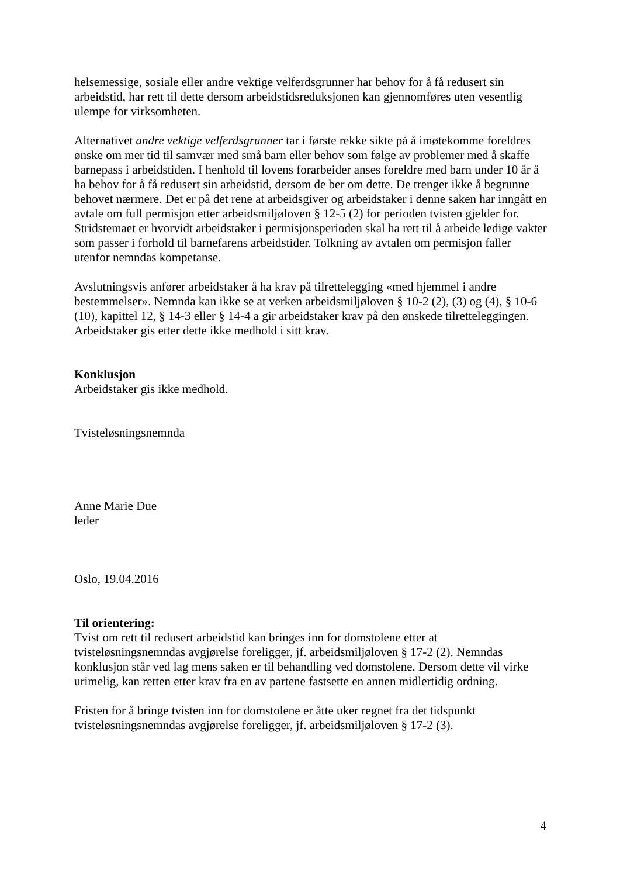helsemessige, sosiale eller andre vektige velferdsgrunner har behov for å få redusert sin arbeidstid, har rett til dette dersom arbeidstidsreduksjonen kan gjennomføres uten vesentlig ulempe for virksomheten.
Alternativet andre vektige velferdsgrunner tar i første rekke sikte på å imøtekomme foreldres ønske om mer tid til samvær med små barn eller behov som følge av problemer med å skaffe barnepass i arbeidstiden. I henhold til lovens forarbeider anses foreldre med barn under 10 år å ha behov for å få redusert sin arbeidstid, dersom de ber om dette. De trenger ikke å begrunne behovet nærmere. Det er på det rene at arbeidsgiver og arbeidstaker i denne saken har inngått en avtale om full permisjon etter arbeidsmiljøloven § 12-5 (2) for perioden tvisten gjelder for. Stridstemaet er hvorvidt arbeidstaker i permisjonsperioden skal ha rett til å arbeide ledige vakter som passer i forhold til barnefarens arbeidstider. Tolkning av avtalen om permisjon faller utenfor nemndas kompetanse.
Avslutningsvis anfører arbeidstaker å ha krav på tilrettelegging «med hjemmel i andre bestemmelser». Nemnda kan ikke se at verken arbeidsmiljøloven § 10-2 (2), (3) og (4), § 10-6 (10), kapittel 12, § 14-3 eller § 14-4 a gir arbeidstaker krav på den ønskede tilretteleggingen. Arbeidstaker gis etter dette ikke medhold i sitt krav.
Konklusjon
Arbeidstaker gis ikke medhold.
Tvisteløsningsnemnda
Anne Marie Due
leder
Oslo, 19.04.2016
Til orientering:
Tvist om rett til redusert arbeidstid kan bringes inn for domstolene etter at tvisteløsningsnemndas avgjørelse foreligger, jf. arbeidsmiljøloven § 17-2 (2). Nemndas konklusjon står ved lag mens saken er til behandling ved domstolene. Dersom dette vil virke urimelig, kan retten etter krav fra en av partene fastsette en annen midlertidig ordning.
Fristen for å bringe tvisten inn for domstolene er åtte uker regnet fra det tidspunkt tvisteløsningsnemndas avgjørelse foreligger, jf. arbeidsmiljøloven § 17-2 (3).
4